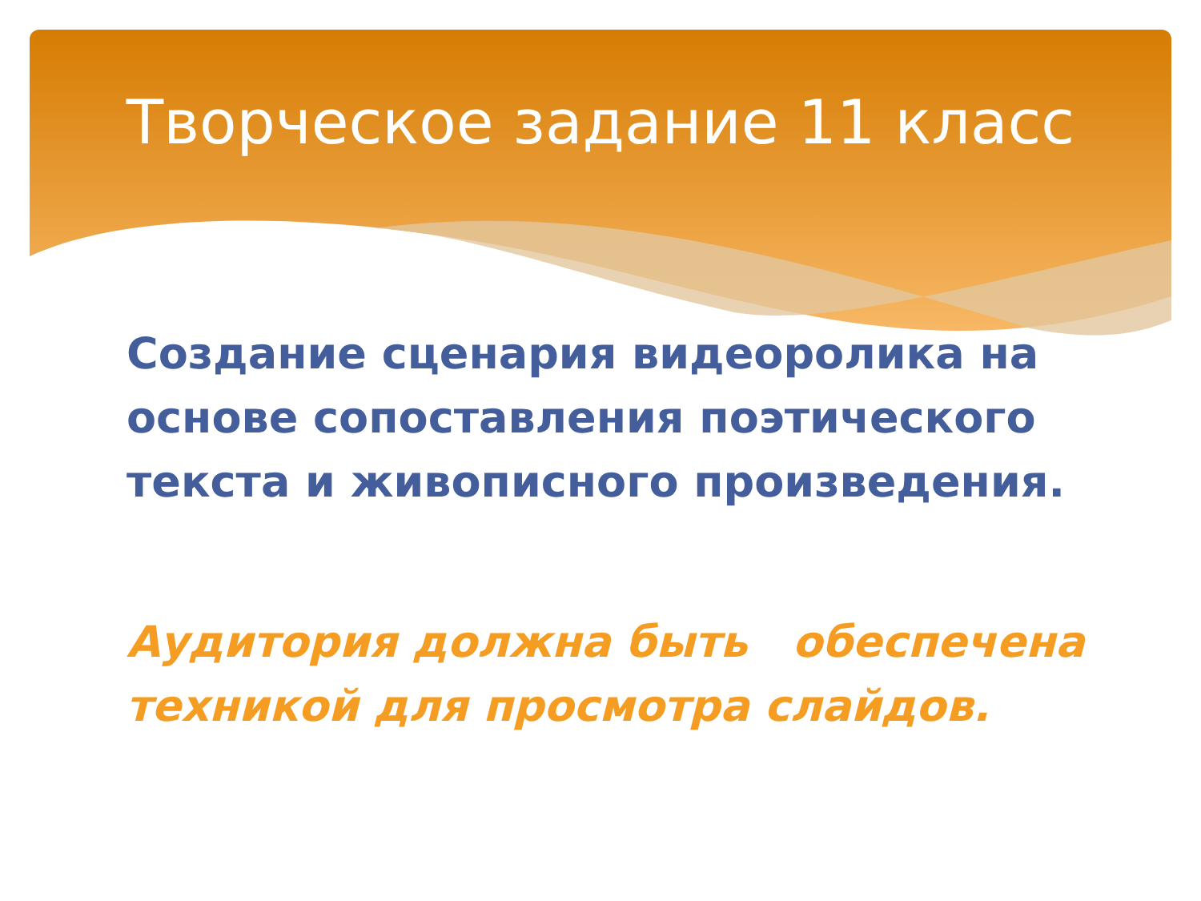Творческое задание 11 класс
Создание сценария видеоролика на основе сопоставления поэтического текста и живописного произведения.
Аудитория должна быть обеспечена техникой для просмотра слайдов.